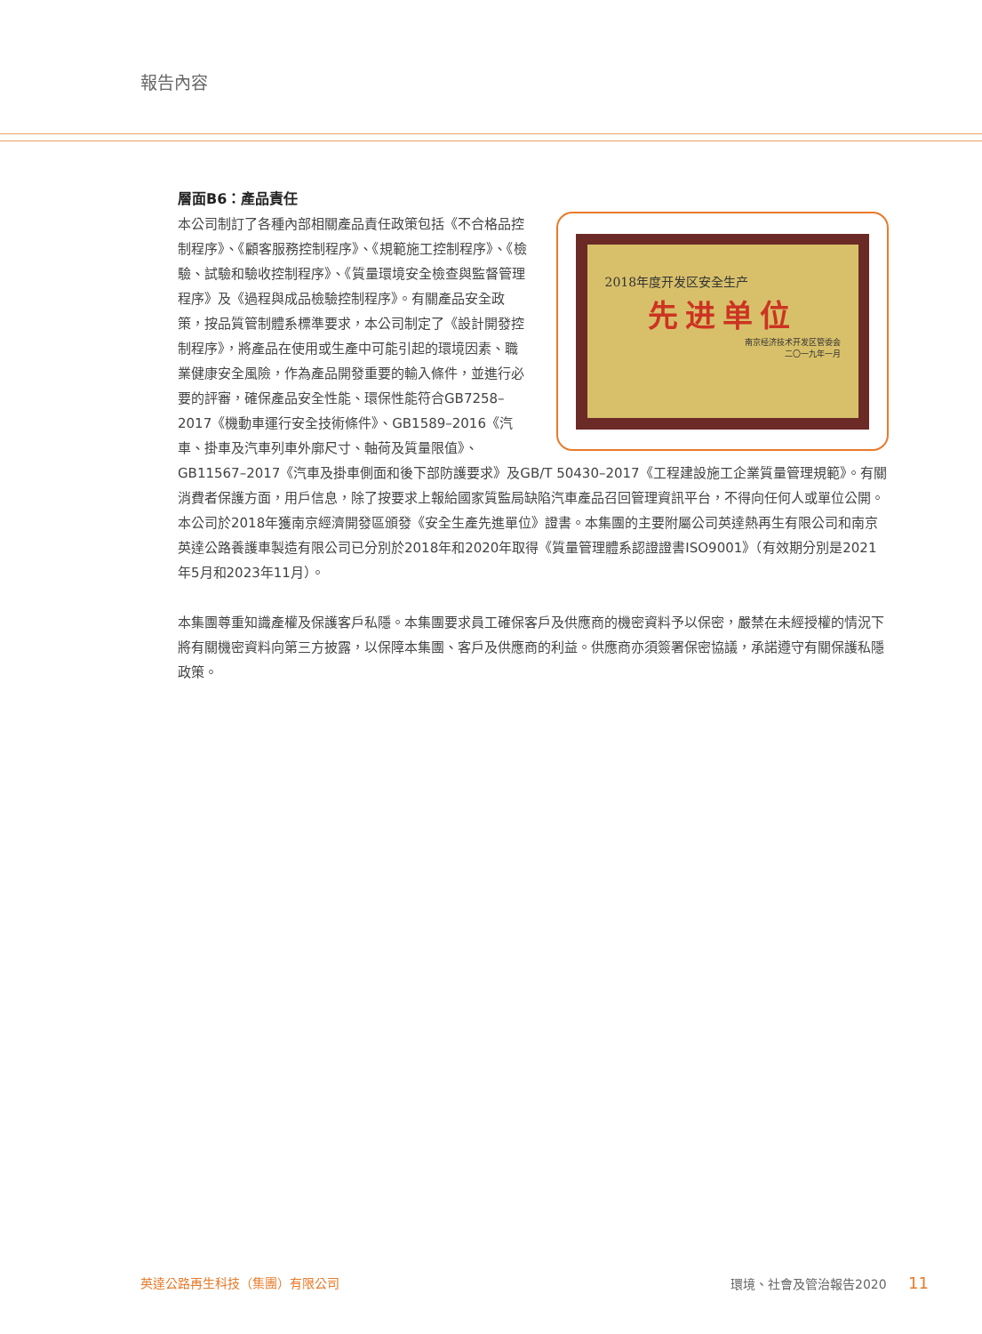報告內容
層面B6：產品責任
2018年度开发区安全生产
先进单位
南京经济技术开发区管委会
二〇一九年一月
本公司制訂了各種內部相關產品責任政策包括《不合格品控制程序》、《顧客服務控制程序》、《規範施工控制程序》、《檢驗、試驗和驗收控制程序》、《質量環境安全檢查與監督管理程序》及《過程與成品檢驗控制程序》。有關產品安全政策，按品質管制體系標準要求，本公司制定了《設計開發控制程序》，將產品在使用或生產中可能引起的環境因素、職業健康安全風險，作為產品開發重要的輸入條件，並進行必要的評審，確保產品安全性能、環保性能符合GB7258–2017《機動車運行安全技術條件》、GB1589–2016《汽車、掛車及汽車列車外廓尺寸、軸荷及質量限值》、GB11567–2017《汽車及掛車側面和後下部防護要求》及GB/T 50430–2017《工程建設施工企業質量管理規範》。有關消費者保護方面，用戶信息，除了按要求上報給國家質監局缺陷汽車產品召回管理資訊平台，不得向任何人或單位公開。本公司於2018年獲南京經濟開發區頒發《安全生產先進單位》證書。本集團的主要附屬公司英達熱再生有限公司和南京英達公路養護車製造有限公司已分別於2018年和2020年取得《質量管理體系認證證書ISO9001》（有效期分別是2021年5月和2023年11月）。
本集團尊重知識產權及保護客戶私隱。本集團要求員工確保客戶及供應商的機密資料予以保密，嚴禁在未經授權的情況下將有關機密資料向第三方披露，以保障本集團、客戶及供應商的利益。供應商亦須簽署保密協議，承諾遵守有關保護私隱政策。
英達公路再生科技（集團）有限公司 環境、社會及管治報告2020 11